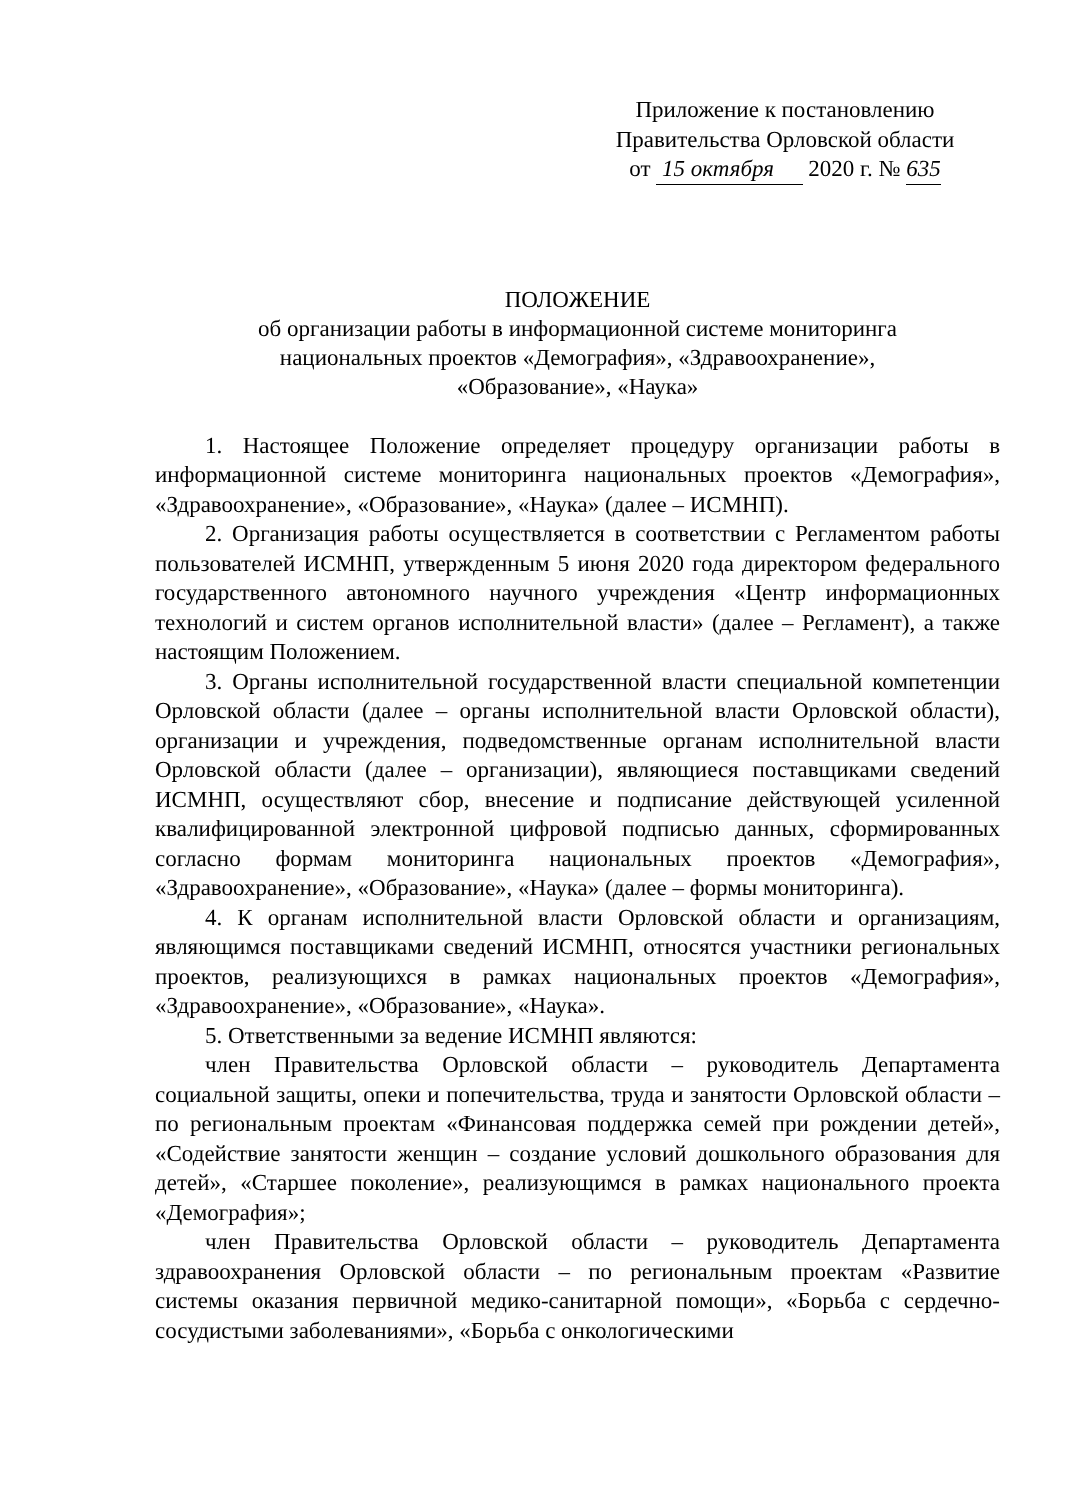Приложение к постановлению
Правительства Орловской области
от 15 октября 2020 г. № 635
ПОЛОЖЕНИЕ
об организации работы в информационной системе мониторинга
национальных проектов «Демография», «Здравоохранение»,
«Образование», «Наука»
1. Настоящее Положение определяет процедуру организации работы в информационной системе мониторинга национальных проектов «Демография», «Здравоохранение», «Образование», «Наука» (далее – ИСМНП).
2. Организация работы осуществляется в соответствии с Регламентом работы пользователей ИСМНП, утвержденным 5 июня 2020 года директором федерального государственного автономного научного учреждения «Центр информационных технологий и систем органов исполнительной власти» (далее – Регламент), а также настоящим Положением.
3. Органы исполнительной государственной власти специальной компетенции Орловской области (далее – органы исполнительной власти Орловской области), организации и учреждения, подведомственные органам исполнительной власти Орловской области (далее – организации), являющиеся поставщиками сведений ИСМНП, осуществляют сбор, внесение и подписание действующей усиленной квалифицированной электронной цифровой подписью данных, сформированных согласно формам мониторинга национальных проектов «Демография», «Здравоохранение», «Образование», «Наука» (далее – формы мониторинга).
4. К органам исполнительной власти Орловской области и организациям, являющимся поставщиками сведений ИСМНП, относятся участники региональных проектов, реализующихся в рамках национальных проектов «Демография», «Здравоохранение», «Образование», «Наука».
5. Ответственными за ведение ИСМНП являются:
член Правительства Орловской области – руководитель Департамента социальной защиты, опеки и попечительства, труда и занятости Орловской области – по региональным проектам «Финансовая поддержка семей при рождении детей», «Содействие занятости женщин – создание условий дошкольного образования для детей», «Старшее поколение», реализующимся в рамках национального проекта «Демография»;
член Правительства Орловской области – руководитель Департамента здравоохранения Орловской области – по региональным проектам «Развитие системы оказания первичной медико-санитарной помощи», «Борьба с сердечно-сосудистыми заболеваниями», «Борьба с онкологическими